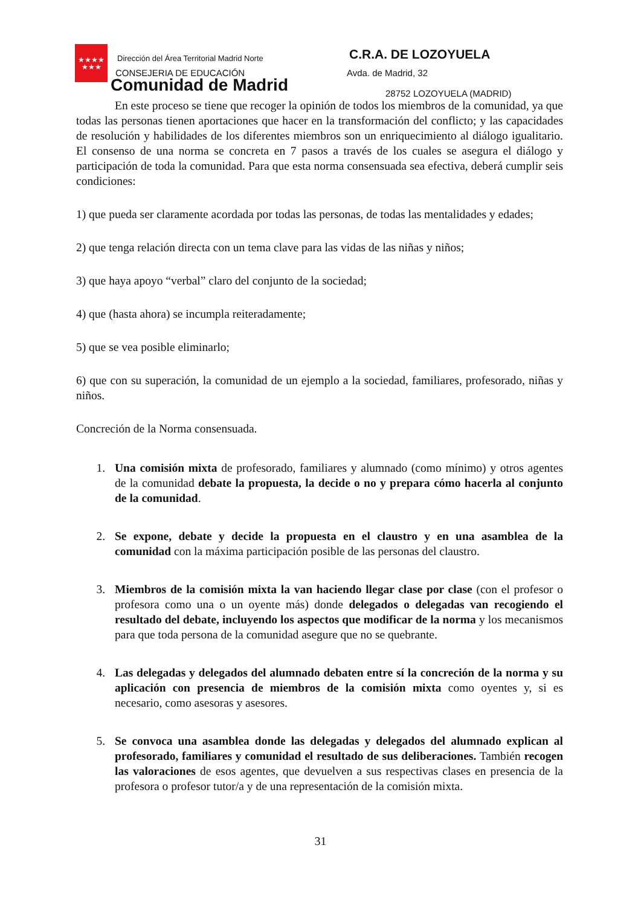★★★★
★★★
Dirección del Área Territorial Madrid Norte
CONSEJERIA DE EDUCACIÓN
Comunidad de Madrid
C.R.A. DE LOZOYUELA
Avda. de Madrid, 32
28752 LOZOYUELA (MADRID)
En este proceso se tiene que recoger la opinión de todos los miembros de la comunidad, ya que todas las personas tienen aportaciones que hacer en la transformación del conflicto; y las capacidades de resolución y habilidades de los diferentes miembros son un enriquecimiento al diálogo igualitario. El consenso de una norma se concreta en 7 pasos a través de los cuales se asegura el diálogo y participación de toda la comunidad. Para que esta norma consensuada sea efectiva, deberá cumplir seis condiciones:
1) que pueda ser claramente acordada por todas las personas, de todas las mentalidades y edades;
2) que tenga relación directa con un tema clave para las vidas de las niñas y niños;
3) que haya apoyo “verbal” claro del conjunto de la sociedad;
4) que (hasta ahora) se incumpla reiteradamente;
5) que se vea posible eliminarlo;
6) que con su superación, la comunidad de un ejemplo a la sociedad, familiares, profesorado, niñas y niños.
Concreción de la Norma consensuada.
1. Una comisión mixta de profesorado, familiares y alumnado (como mínimo) y otros agentes de la comunidad debate la propuesta, la decide o no y prepara cómo hacerla al conjunto de la comunidad.
2. Se expone, debate y decide la propuesta en el claustro y en una asamblea de la comunidad con la máxima participación posible de las personas del claustro.
3. Miembros de la comisión mixta la van haciendo llegar clase por clase (con el profesor o profesora como una o un oyente más) donde delegados o delegadas van recogiendo el resultado del debate, incluyendo los aspectos que modificar de la norma y los mecanismos para que toda persona de la comunidad asegure que no se quebrante.
4. Las delegadas y delegados del alumnado debaten entre sí la concreción de la norma y su aplicación con presencia de miembros de la comisión mixta como oyentes y, si es necesario, como asesoras y asesores.
5. Se convoca una asamblea donde las delegadas y delegados del alumnado explican al profesorado, familiares y comunidad el resultado de sus deliberaciones. También recogen las valoraciones de esos agentes, que devuelven a sus respectivas clases en presencia de la profesora o profesor tutor/a y de una representación de la comisión mixta.
31